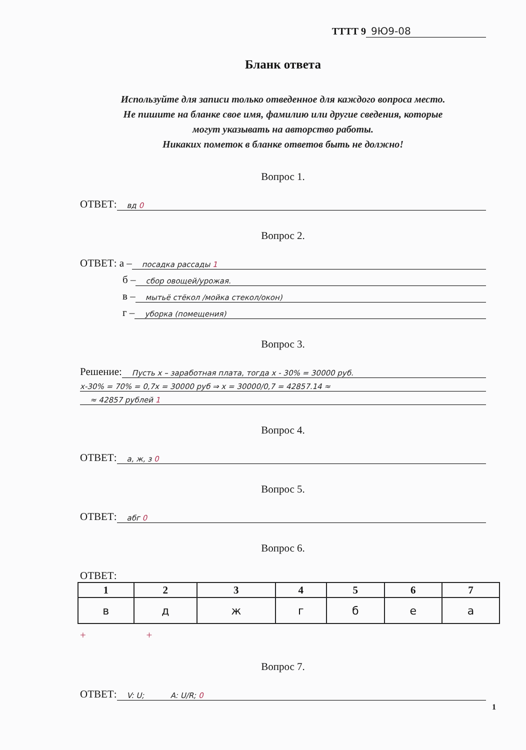ТТТТ 9 9Ю9-08
Бланк ответа
Используйте для записи только отведенное для каждого вопроса место.
Не пишите на бланке свое имя, фамилию или другие сведения, которые
могут указывать на авторство работы.
Никаких пометок в бланке ответов быть не должно!
Вопрос 1.
ОТВЕТ: вд 0
Вопрос 2.
ОТВЕТ: а – посадка рассады 1
б – сбор овощей/урожая.
в – мытьё стёкол /мойка стекол/окон)
г – уборка (помещения)
Вопрос 3.
Решение: Пусть х – заработная плата, тогда х - 30% = 30000 руб.
х-30% = 70% = 0,7х = 30000 руб ⇒ х = 30000/0,7 = 42857.14 ≈
≈ 42857 рублей 1
Вопрос 4.
ОТВЕТ: а, ж, з 0
Вопрос 5.
ОТВЕТ: абг 0
Вопрос 6.
ОТВЕТ:
| 1 | 2 | 3 | 4 | 5 | 6 | 7 |
| --- | --- | --- | --- | --- | --- | --- |
| в | д | ж | г | б | е | а |
+ +
Вопрос 7.
ОТВЕТ: V: U; A: U/R; 0
1